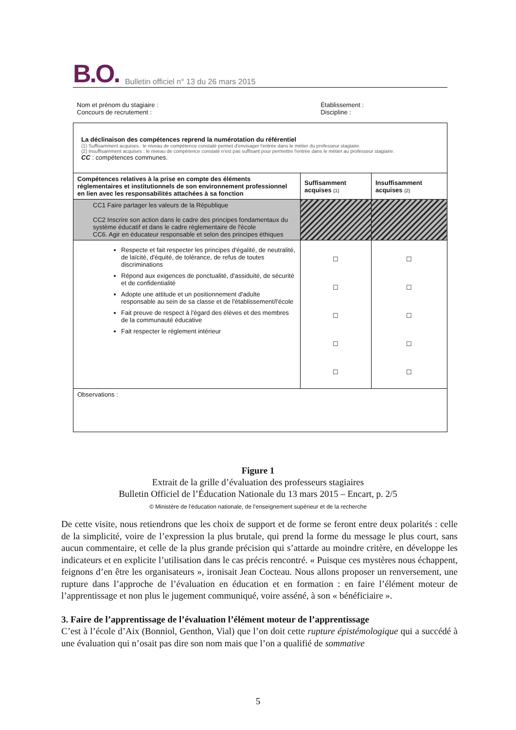B.O. Bulletin officiel n° 13 du 26 mars 2015
Nom et prénom du stagiaire :
Concours de recrutement :
Établissement :
Discipline :
| La déclinaison des compétences reprend la numérotation du référentiel (1) Suffisamment acquises : le niveau de compétence constaté permet d'envisager l'entrée dans le métier du professeur stagiaire. (2) Insuffisamment acquises : le niveau de compétence constaté n'est pas suffisant pour permettre l'entrée dans le métier au professeur stagiaire. CC : compétences communes. | | |
| Compétences relatives à la prise en compte des éléments réglementaires et institutionnels de son environnement professionnel en lien avec les responsabilités attachées à sa fonction | Suffisamment acquises (1) | Insuffisamment acquises (2) |
| CC1 Faire partager les valeurs de la République CC2 Inscrire son action dans le cadre des principes fondamentaux du système éducatif et dans le cadre réglementaire de l'école CC6. Agir en éducateur responsable et selon des principes éthiques | | |
| Respecte et fait respecter les principes d'égalité, de neutralité, de laïcité, d'équité, de tolérance, de refus de toutes discriminations Répond aux exigences de ponctualité, d'assiduité, de sécurité et de confidentialité Adopte une attitude et un positionnement d'adulte responsable au sein de sa classe et de l'établissement/l'école Fait preuve de respect à l'égard des élèves et des membres de la communauté éducative Fait respecter le règlement intérieur | ☐ ☐ ☐ ☐ ☐ | ☐ ☐ ☐ ☐ ☐ |
| Observations : | | |
Figure 1
Extrait de la grille d’évaluation des professeurs stagiaires
Bulletin Officiel de l’Éducation Nationale du 13 mars 2015 – Encart, p. 2/5
© Ministère de l'éducation nationale, de l’enseignement supérieur et de la recherche
De cette visite, nous retiendrons que les choix de support et de forme se feront entre deux polarités : celle de la simplicité, voire de l’expression la plus brutale, qui prend la forme du message le plus court, sans aucun commentaire, et celle de la plus grande précision qui s’attarde au moindre critère, en développe les indicateurs et en explicite l’utilisation dans le cas précis rencontré. « Puisque ces mystères nous échappent, feignons d’en être les organisateurs », ironisait Jean Cocteau. Nous allons proposer un renversement, une rupture dans l’approche de l’évaluation en éducation et en formation : en faire l’élément moteur de l’apprentissage et non plus le jugement communiqué, voire asséné, à son « bénéficiaire ».
3. Faire de l’apprentissage de l’évaluation l’élément moteur de l’apprentissage
C’est à l’école d’Aix (Bonniol, Genthon, Vial) que l’on doit cette rupture épistémologique qui a succédé à une évaluation qui n’osait pas dire son nom mais que l’on a qualifié de sommative
5